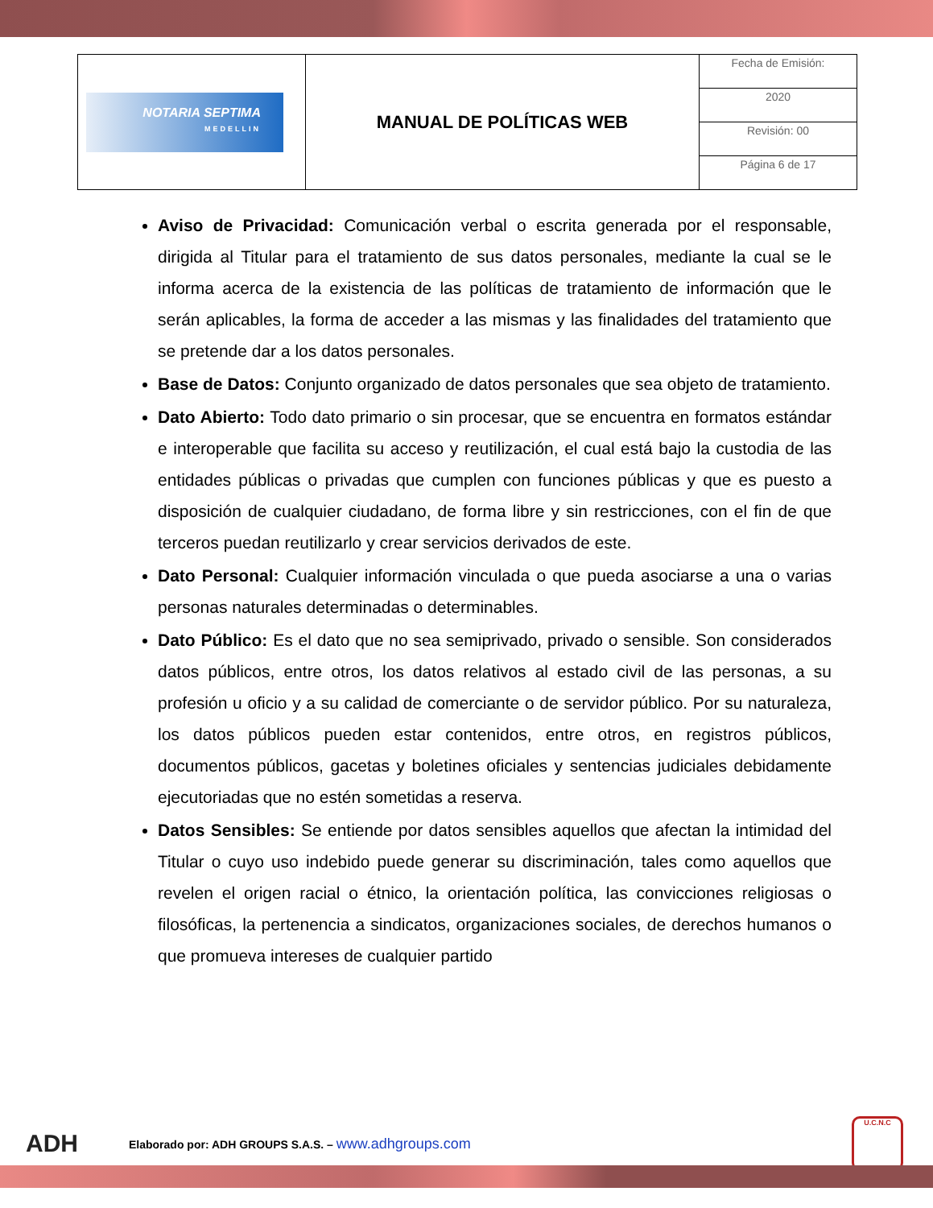| NOTARIA SEPTIMA MEDELLIN | MANUAL DE POLÍTICAS WEB | Fecha de Emisión: |
| | | 2020 |
| | | Revisión: 00 |
| | | Página 6 de 17 |
Aviso de Privacidad: Comunicación verbal o escrita generada por el responsable, dirigida al Titular para el tratamiento de sus datos personales, mediante la cual se le informa acerca de la existencia de las políticas de tratamiento de información que le serán aplicables, la forma de acceder a las mismas y las finalidades del tratamiento que se pretende dar a los datos personales.
Base de Datos: Conjunto organizado de datos personales que sea objeto de tratamiento.
Dato Abierto: Todo dato primario o sin procesar, que se encuentra en formatos estándar e interoperable que facilita su acceso y reutilización, el cual está bajo la custodia de las entidades públicas o privadas que cumplen con funciones públicas y que es puesto a disposición de cualquier ciudadano, de forma libre y sin restricciones, con el fin de que terceros puedan reutilizarlo y crear servicios derivados de este.
Dato Personal: Cualquier información vinculada o que pueda asociarse a una o varias personas naturales determinadas o determinables.
Dato Público: Es el dato que no sea semiprivado, privado o sensible. Son considerados datos públicos, entre otros, los datos relativos al estado civil de las personas, a su profesión u oficio y a su calidad de comerciante o de servidor público. Por su naturaleza, los datos públicos pueden estar contenidos, entre otros, en registros públicos, documentos públicos, gacetas y boletines oficiales y sentencias judiciales debidamente ejecutoriadas que no estén sometidas a reserva.
Datos Sensibles: Se entiende por datos sensibles aquellos que afectan la intimidad del Titular o cuyo uso indebido puede generar su discriminación, tales como aquellos que revelen el origen racial o étnico, la orientación política, las convicciones religiosas o filosóficas, la pertenencia a sindicatos, organizaciones sociales, de derechos humanos o que promueva intereses de cualquier partido
ADH Elaborado por: ADH GROUPS S.A.S. – www.adhgroups.com U.C.N.C